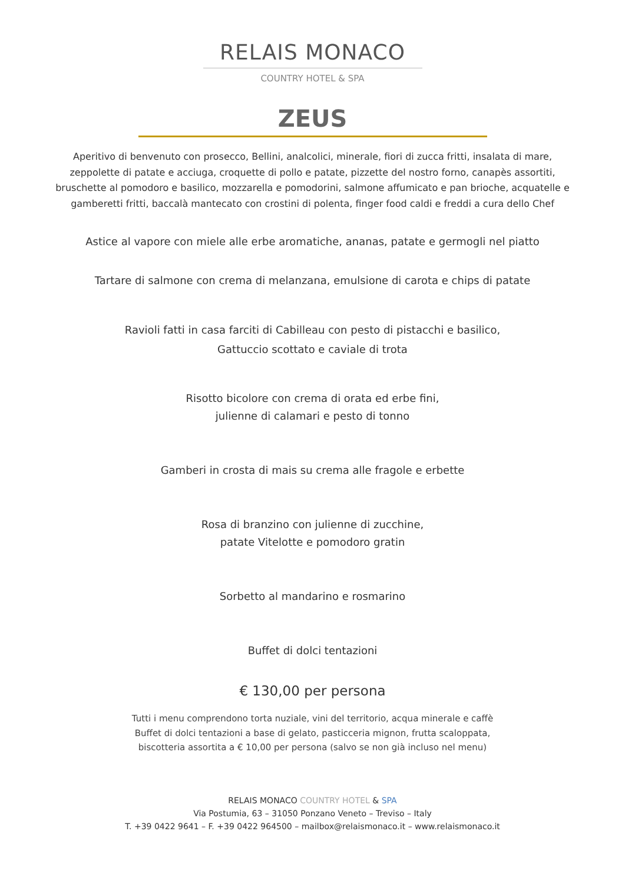RELAIS MONACO
COUNTRY HOTEL & SPA
ZEUS
Aperitivo di benvenuto con prosecco, Bellini, analcolici, minerale, fiori di zucca fritti, insalata di mare, zeppolette di patate e acciuga, croquette di pollo e patate, pizzette del nostro forno, canapès assortiti, bruschette al pomodoro e basilico, mozzarella e pomodorini, salmone affumicato e pan brioche, acquatelle e gamberetti fritti, baccalà mantecato con crostini di polenta, finger food caldi e freddi a cura dello Chef
Astice al vapore con miele alle erbe aromatiche, ananas, patate e germogli nel piatto
Tartare di salmone con crema di melanzana, emulsione di carota e chips di patate
Ravioli fatti in casa farciti di Cabilleau con pesto di pistacchi e basilico,
Gattuccio scottato e caviale di trota
Risotto bicolore con crema di orata ed erbe fini,
julienne di calamari e pesto di tonno
Gamberi in crosta di mais su crema alle fragole e erbette
Rosa di branzino con julienne di zucchine,
patate Vitelotte e pomodoro gratin
Sorbetto al mandarino e rosmarino
Buffet di dolci tentazioni
€ 130,00 per persona
Tutti i menu comprendono torta nuziale, vini del territorio, acqua minerale e caffè
Buffet di dolci tentazioni a base di gelato, pasticceria mignon, frutta scaloppata,
biscotteria assortita a € 10,00 per persona (salvo se non già incluso nel menu)
RELAIS MONACO COUNTRY HOTEL & SPA
Via Postumia, 63 – 31050 Ponzano Veneto – Treviso – Italy
T. +39 0422 9641 – F. +39 0422 964500 – mailbox@relaismonaco.it – www.relaismonaco.it